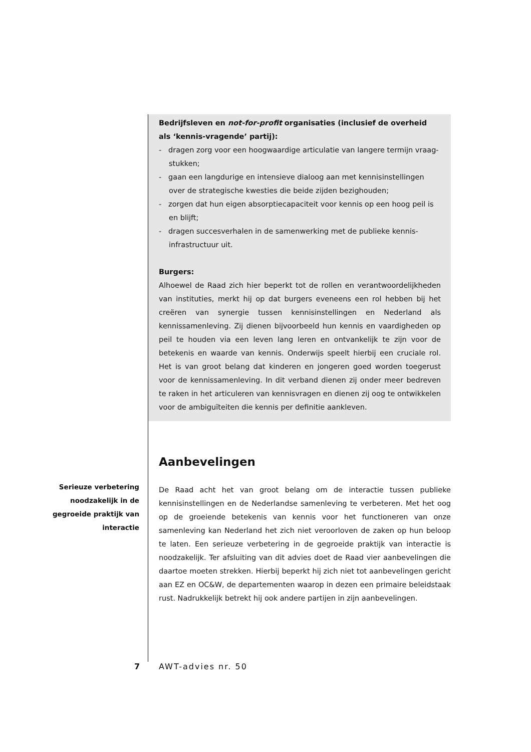Bedrijfsleven en not-for-profit organisaties (inclusief de overheid als ‘kennis-vragende’ partij):
- dragen zorg voor een hoogwaardige articulatie van langere termijn vraag-stukken;
- gaan een langdurige en intensieve dialoog aan met kennisinstellingen over de strategische kwesties die beide zijden bezighouden;
- zorgen dat hun eigen absorptiecapaciteit voor kennis op een hoog peil is en blijft;
- dragen succesverhalen in de samenwerking met de publieke kennis-infrastructuur uit.
Burgers:
Alhoewel de Raad zich hier beperkt tot de rollen en verantwoordelijkheden van instituties, merkt hij op dat burgers eveneens een rol hebben bij het creëren van synergie tussen kennisinstellingen en Nederland als kennissamenleving. Zij dienen bijvoorbeeld hun kennis en vaardigheden op peil te houden via een leven lang leren en ontvankelijk te zijn voor de betekenis en waarde van kennis. Onderwijs speelt hierbij een cruciale rol. Het is van groot belang dat kinderen en jongeren goed worden toegerust voor de kennissamenleving. In dit verband dienen zij onder meer bedreven te raken in het articuleren van kennisvragen en dienen zij oog te ontwikkelen voor de ambiguïteiten die kennis per definitie aankleven.
Aanbevelingen
De Raad acht het van groot belang om de interactie tussen publieke kennisinstellingen en de Nederlandse samenleving te verbeteren. Met het oog op de groeiende betekenis van kennis voor het functioneren van onze samenleving kan Nederland het zich niet veroorloven de zaken op hun beloop te laten. Een serieuze verbetering in de gegroeide praktijk van interactie is noodzakelijk. Ter afsluiting van dit advies doet de Raad vier aanbevelingen die daartoe moeten strekken. Hierbij beperkt hij zich niet tot aanbevelingen gericht aan EZ en OC&W, de departementen waarop in dezen een primaire beleidstaak rust. Nadrukkelijk betrekt hij ook andere partijen in zijn aanbevelingen.
Serieuze verbetering noodzakelijk in de gegroeide praktijk van interactie
7 AWT-advies nr. 50